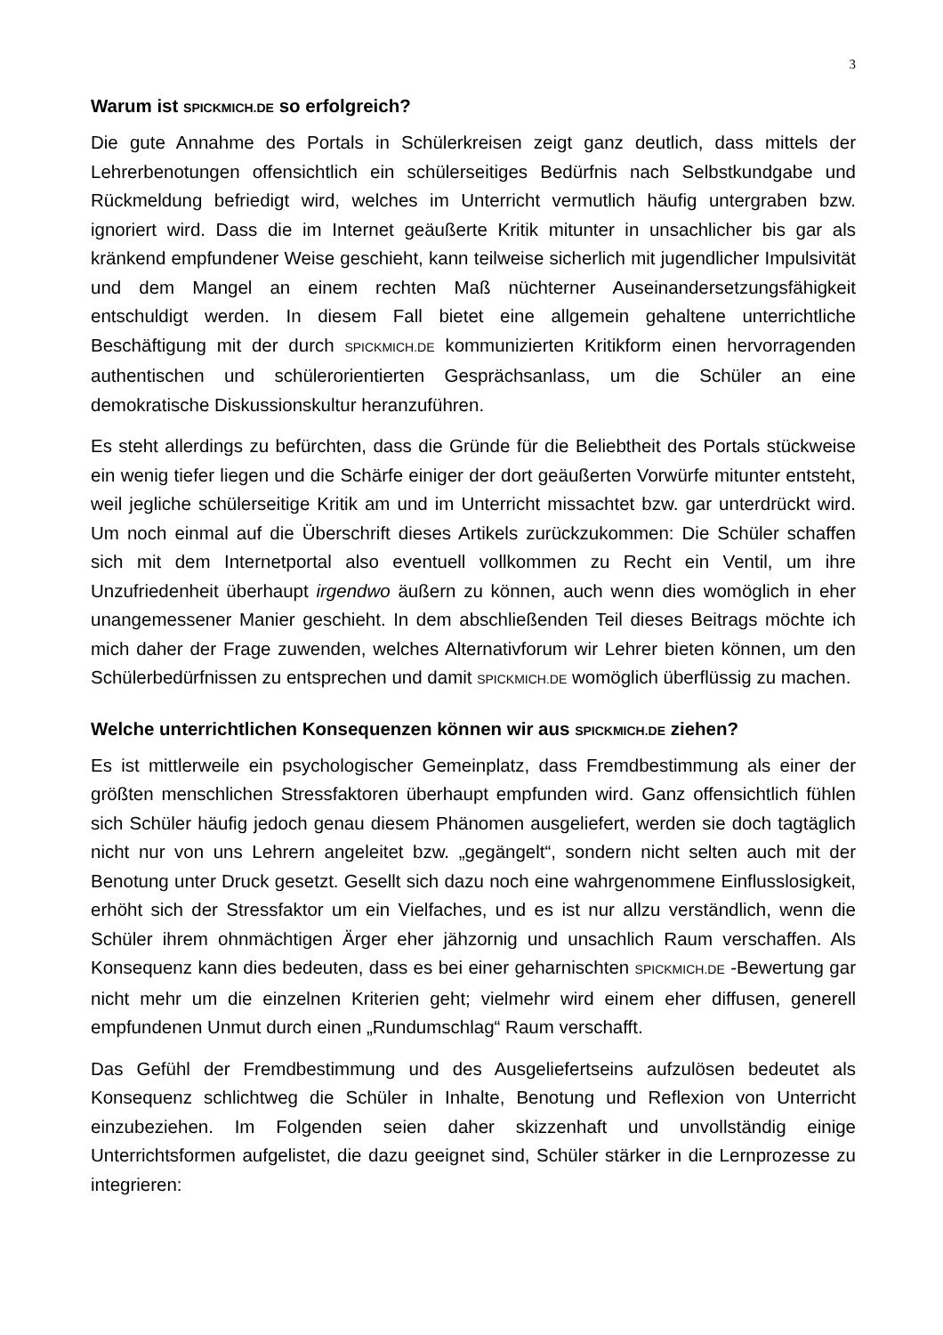3
Warum ist SPICKMICH.DE so erfolgreich?
Die gute Annahme des Portals in Schülerkreisen zeigt ganz deutlich, dass mittels der Lehrerbenotungen offensichtlich ein schülerseitiges Bedürfnis nach Selbstkundgabe und Rückmeldung befriedigt wird, welches im Unterricht vermutlich häufig untergraben bzw. ignoriert wird. Dass die im Internet geäußerte Kritik mitunter in unsachlicher bis gar als kränkend empfundener Weise geschieht, kann teilweise sicherlich mit jugendlicher Impulsivität und dem Mangel an einem rechten Maß nüchterner Auseinandersetzungsfähigkeit entschuldigt werden. In diesem Fall bietet eine allgemein gehaltene unterrichtliche Beschäftigung mit der durch SPICKMICH.DE kommunizierten Kritikform einen hervorragenden authentischen und schülerorientierten Gesprächsanlass, um die Schüler an eine demokratische Diskussionskultur heranzuführen.
Es steht allerdings zu befürchten, dass die Gründe für die Beliebtheit des Portals stückweise ein wenig tiefer liegen und die Schärfe einiger der dort geäußerten Vorwürfe mitunter entsteht, weil jegliche schülerseitige Kritik am und im Unterricht missachtet bzw. gar unterdrückt wird. Um noch einmal auf die Überschrift dieses Artikels zurückzukommen: Die Schüler schaffen sich mit dem Internetportal also eventuell vollkommen zu Recht ein Ventil, um ihre Unzufriedenheit überhaupt irgendwo äußern zu können, auch wenn dies womöglich in eher unangemessener Manier geschieht. In dem abschließenden Teil dieses Beitrags möchte ich mich daher der Frage zuwenden, welches Alternativforum wir Lehrer bieten können, um den Schülerbedürfnissen zu entsprechen und damit SPICKMICH.DE womöglich überflüssig zu machen.
Welche unterrichtlichen Konsequenzen können wir aus SPICKMICH.DE ziehen?
Es ist mittlerweile ein psychologischer Gemeinplatz, dass Fremdbestimmung als einer der größten menschlichen Stressfaktoren überhaupt empfunden wird. Ganz offensichtlich fühlen sich Schüler häufig jedoch genau diesem Phänomen ausgeliefert, werden sie doch tagtäglich nicht nur von uns Lehrern angeleitet bzw. „gegängelt“, sondern nicht selten auch mit der Benotung unter Druck gesetzt. Gesellt sich dazu noch eine wahrgenommene Einflusslosigkeit, erhöht sich der Stressfaktor um ein Vielfaches, und es ist nur allzu verständlich, wenn die Schüler ihrem ohnmächtigen Ärger eher jähzornig und unsachlich Raum verschaffen. Als Konsequenz kann dies bedeuten, dass es bei einer geharnischten SPICKMICH.DE -Bewertung gar nicht mehr um die einzelnen Kriterien geht; vielmehr wird einem eher diffusen, generell empfundenen Unmut durch einen „Rundumschlag“ Raum verschafft.
Das Gefühl der Fremdbestimmung und des Ausgeliefertseins aufzulösen bedeutet als Konsequenz schlichtweg die Schüler in Inhalte, Benotung und Reflexion von Unterricht einzubeziehen. Im Folgenden seien daher skizzenhaft und unvollständig einige Unterrichtsformen aufgelistet, die dazu geeignet sind, Schüler stärker in die Lernprozesse zu integrieren: